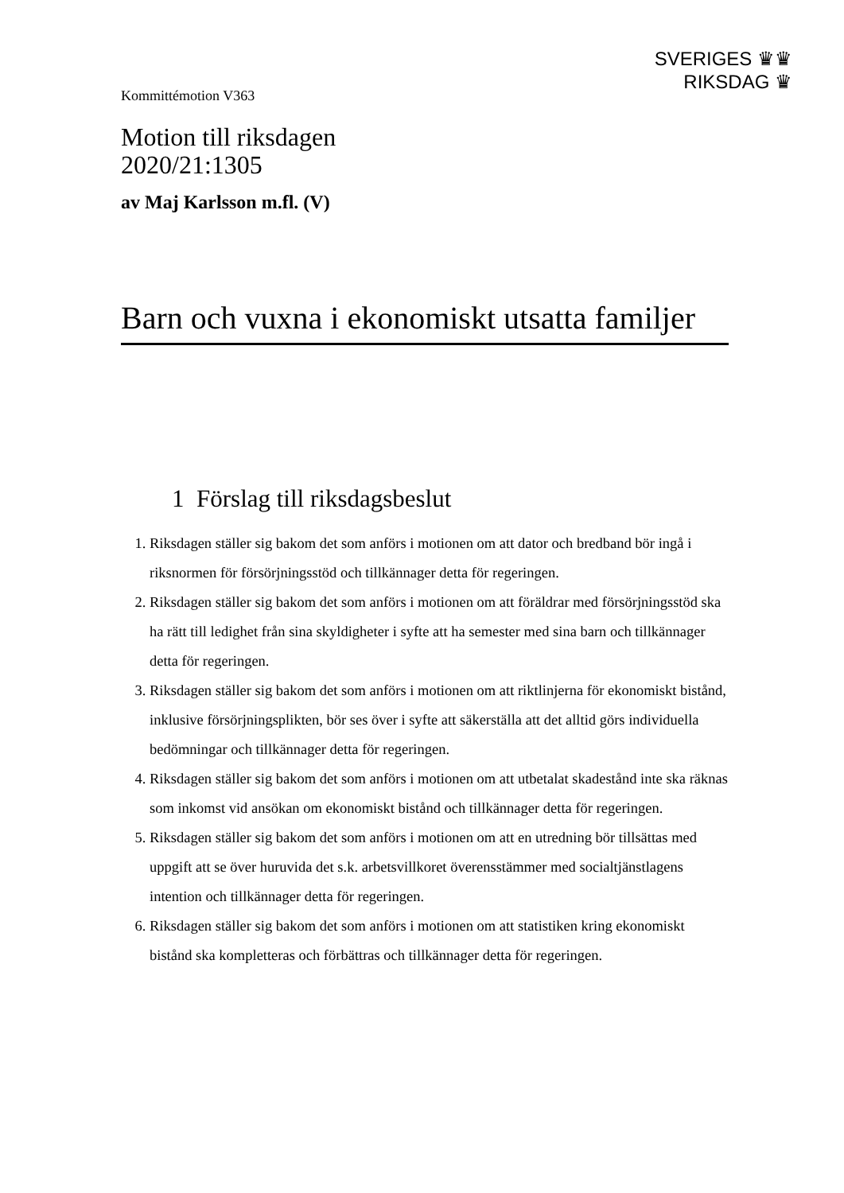Kommittémotion V363
SVERIGES ♛♛
RIKSDAG ♛
Motion till riksdagen
2020/21:1305
av Maj Karlsson m.fl. (V)
Barn och vuxna i ekonomiskt utsatta familjer
1 Förslag till riksdagsbeslut
1. Riksdagen ställer sig bakom det som anförs i motionen om att dator och bredband bör ingå i riksnormen för försörjningsstöd och tillkännager detta för regeringen.
2. Riksdagen ställer sig bakom det som anförs i motionen om att föräldrar med försörjningsstöd ska ha rätt till ledighet från sina skyldigheter i syfte att ha semester med sina barn och tillkännager detta för regeringen.
3. Riksdagen ställer sig bakom det som anförs i motionen om att riktlinjerna för ekonomiskt bistånd, inklusive försörjningsplikten, bör ses över i syfte att säkerställa att det alltid görs individuella bedömningar och tillkännager detta för regeringen.
4. Riksdagen ställer sig bakom det som anförs i motionen om att utbetalat skadestånd inte ska räknas som inkomst vid ansökan om ekonomiskt bistånd och tillkännager detta för regeringen.
5. Riksdagen ställer sig bakom det som anförs i motionen om att en utredning bör tillsättas med uppgift att se över huruvida det s.k. arbetsvillkoret överensstämmer med socialtjänstlagens intention och tillkännager detta för regeringen.
6. Riksdagen ställer sig bakom det som anförs i motionen om att statistiken kring ekonomiskt bistånd ska kompletteras och förbättras och tillkännager detta för regeringen.